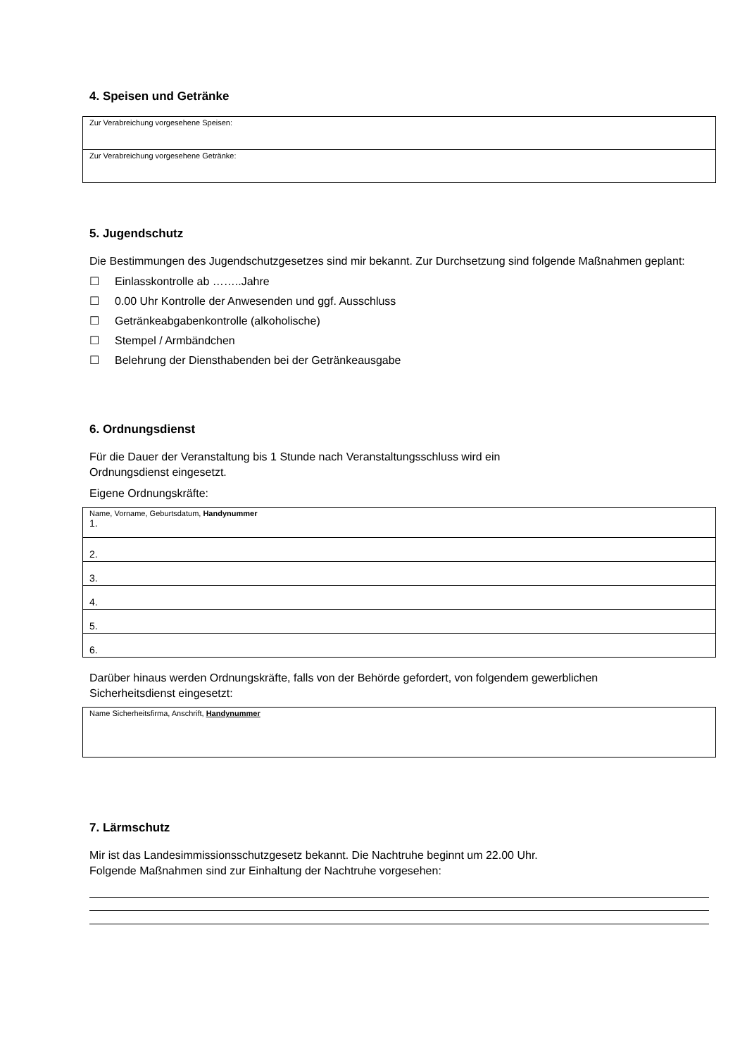4. Speisen und Getränke
| Zur Verabreichung vorgesehene Speisen: |
| Zur Verabreichung vorgesehene Getränke: |
5. Jugendschutz
Die Bestimmungen des Jugendschutzgesetzes sind mir bekannt. Zur Durchsetzung sind folgende Maßnahmen geplant:
☐ Einlasskontrolle ab ……..Jahre
☐ 0.00 Uhr Kontrolle der Anwesenden und ggf. Ausschluss
☐ Getränkeabgabenkontrolle (alkoholische)
☐ Stempel / Armbändchen
☐ Belehrung der Diensthabenden bei der Getränkeausgabe
6. Ordnungsdienst
Für die Dauer der Veranstaltung bis 1 Stunde nach Veranstaltungsschluss wird ein Ordnungsdienst eingesetzt.
Eigene Ordnungskräfte:
| Name, Vorname, Geburtsdatum, Handynummer 1. |
| 2. |
| 3. |
| 4. |
| 5. |
| 6. |
Darüber hinaus werden Ordnungskräfte, falls von der Behörde gefordert, von folgendem gewerblichen Sicherheitsdienst eingesetzt:
| Name Sicherheitsfirma, Anschrift, Handynummer |
7. Lärmschutz
Mir ist das Landesimmissionsschutzgesetz bekannt. Die Nachtruhe beginnt um 22.00 Uhr. Folgende Maßnahmen sind zur Einhaltung der Nachtruhe vorgesehen: